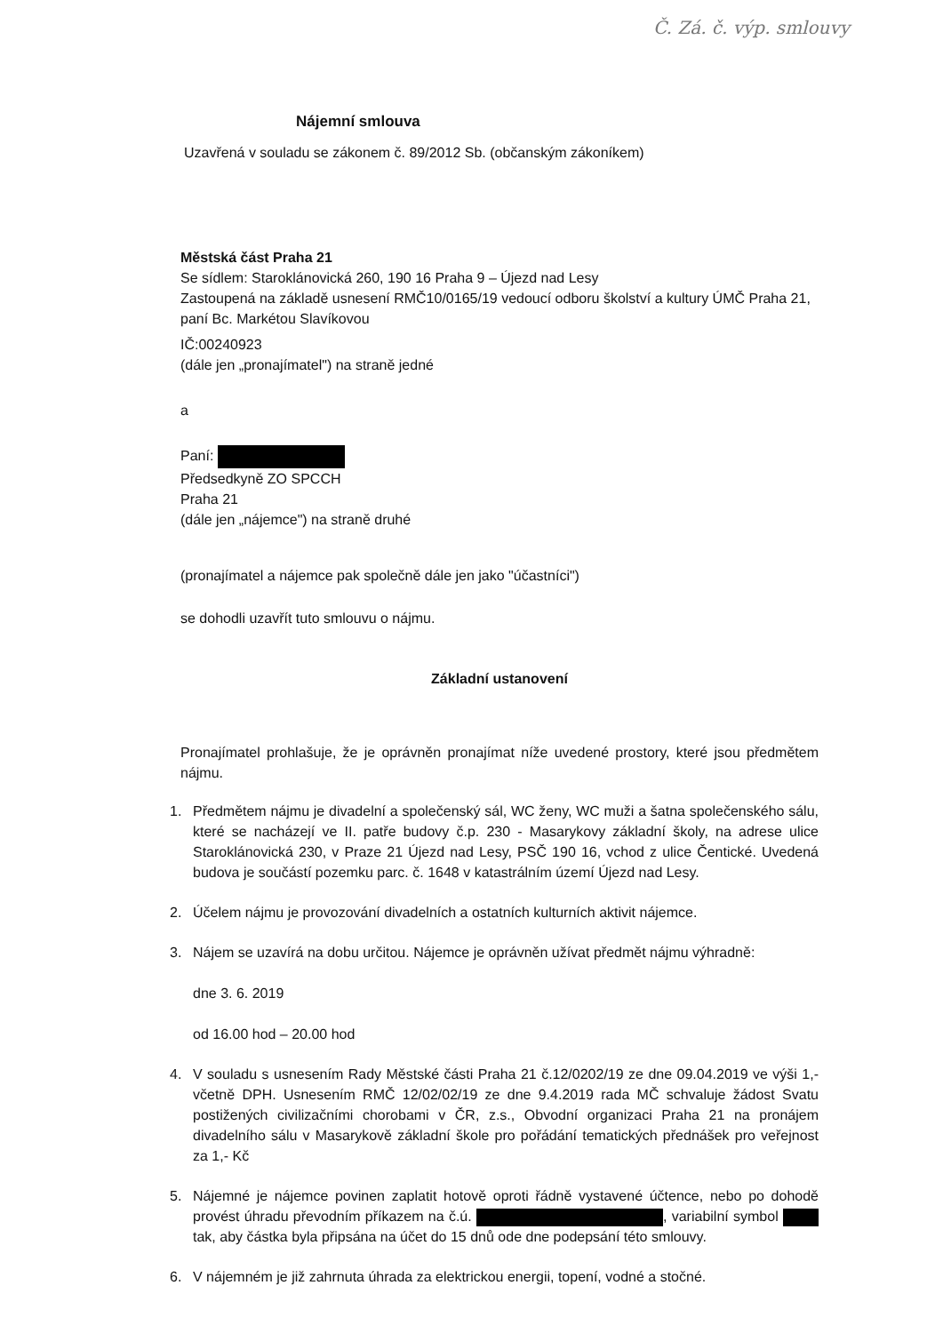Č. Zá. č. výp. smlouvy
Nájemní smlouva
Uzavřená v souladu se zákonem č. 89/2012 Sb. (občanským zákoníkem)
Městská část Praha 21
Se sídlem: Staroklánovická 260, 190 16 Praha 9 – Újezd nad Lesy
Zastoupená na základě usnesení RMČ10/0165/19 vedoucí odboru školství a kultury ÚMČ Praha 21, paní Bc. Markétou Slavíkovou
IČ:00240923
(dále jen „pronajímatel") na straně jedné
a
Paní:
Předsedkyně ZO SPCCH
Praha 21
(dále jen „nájemce") na straně druhé
(pronajímatel a nájemce pak společně dále jen jako "účastníci")
se dohodli uzavřít tuto smlouvu o nájmu.
Základní ustanovení
Pronajímatel prohlašuje, že je oprávněn pronajímat níže uvedené prostory, které jsou předmětem nájmu.
1. Předmětem nájmu je divadelní a společenský sál, WC ženy, WC muži a šatna společenského sálu, které se nacházejí ve II. patře budovy č.p. 230 - Masarykovy základní školy, na adrese ulice Staroklánovická 230, v Praze 21 Újezd nad Lesy, PSČ 190 16, vchod z ulice Čentické. Uvedená budova je součástí pozemku parc. č. 1648 v katastrálním území Újezd nad Lesy.
2. Účelem nájmu je provozování divadelních a ostatních kulturních aktivit nájemce.
3. Nájem se uzavírá na dobu určitou. Nájemce je oprávněn užívat předmět nájmu výhradně:
dne 3. 6. 2019
od 16.00 hod – 20.00 hod
4. V souladu s usnesením Rady Městské části Praha 21 č.12/0202/19 ze dne 09.04.2019 ve výši 1,- včetně DPH. Usnesením RMČ 12/02/02/19 ze dne 9.4.2019 rada MČ schvaluje žádost Svatu postižených civilizačními chorobami v ČR, z.s., Obvodní organizaci Praha 21 na pronájem divadelního sálu v Masarykově základní škole pro pořádání tematických přednášek pro veřejnost za 1,- Kč
5. Nájemné je nájemce povinen zaplatit hotově oproti řádně vystavené účtence, nebo po dohodě provést úhradu převodním příkazem na č.ú. , variabilní symbol tak, aby částka byla připsána na účet do 15 dnů ode dne podepsání této smlouvy.
6. V nájemném je již zahrnuta úhrada za elektrickou energii, topení, vodné a stočné.